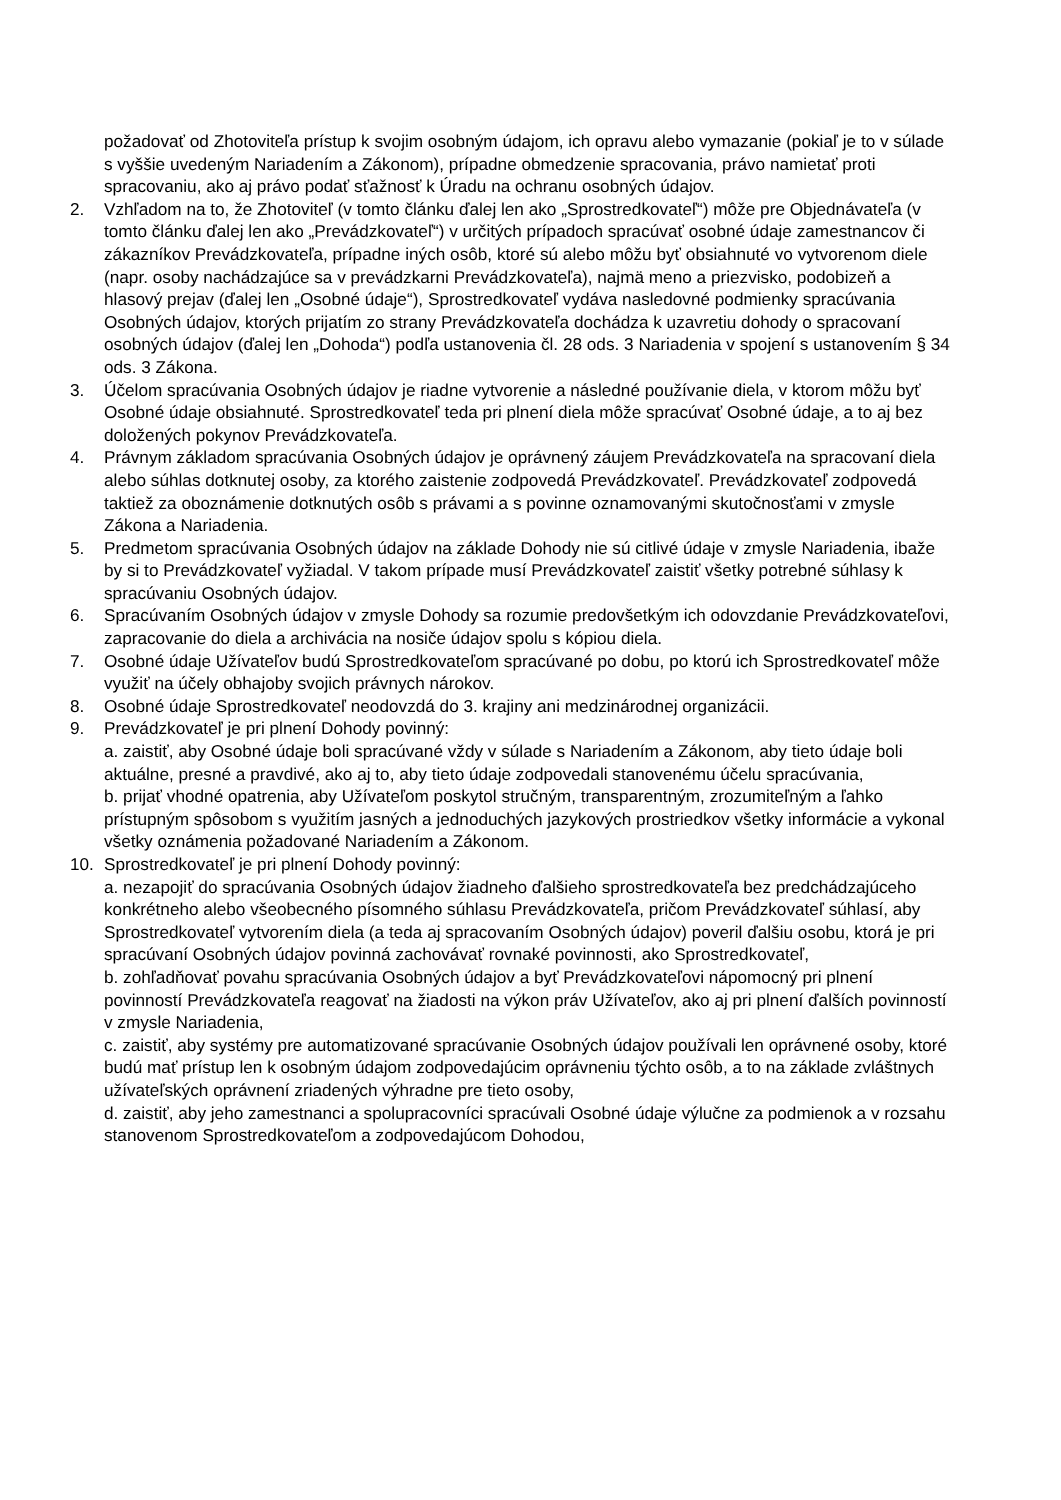požadovať od Zhotoviteľa prístup k svojim osobným údajom, ich opravu alebo vymazanie (pokiaľ je to v súlade s vyššie uvedeným Nariadením a Zákonom), prípadne obmedzenie spracovania, právo namietať proti spracovaniu, ako aj právo podať sťažnosť k Úradu na ochranu osobných údajov.
2. Vzhľadom na to, že Zhotoviteľ (v tomto článku ďalej len ako „Sprostredkovateľ“) môže pre Objednávateľa (v tomto článku ďalej len ako „Prevádzkovateľ“) v určitých prípadoch spracúvať osobné údaje zamestnancov či zákazníkov Prevádzkovateľa, prípadne iných osôb, ktoré sú alebo môžu byť obsiahnuté vo vytvorenom diele (napr. osoby nachádzajúce sa v prevádzkarni Prevádzkovateľa), najmä meno a priezvisko, podobizeň a hlasový prejav (ďalej len „Osobné údaje“), Sprostredkovateľ vydáva nasledovné podmienky spracúvania Osobných údajov, ktorých prijatím zo strany Prevádzkovateľa dochádza k uzavretiu dohody o spracovaní osobných údajov (ďalej len „Dohoda“) podľa ustanovenia čl. 28 ods. 3 Nariadenia v spojení s ustanovením § 34 ods. 3 Zákona.
3. Účelom spracúvania Osobných údajov je riadne vytvorenie a následné používanie diela, v ktorom môžu byť Osobné údaje obsiahnuté. Sprostredkovateľ teda pri plnení diela môže spracúvať Osobné údaje, a to aj bez doložených pokynov Prevádzkovateľa.
4. Právnym základom spracúvania Osobných údajov je oprávnený záujem Prevádzkovateľa na spracovaní diela alebo súhlas dotknutej osoby, za ktorého zaistenie zodpovedá Prevádzkovateľ. Prevádzkovateľ zodpovedá taktiež za oboznámenie dotknutých osôb s právami a s povinne oznamovanými skutočnosťami v zmysle Zákona a Nariadenia.
5. Predmetom spracúvania Osobných údajov na základe Dohody nie sú citlivé údaje v zmysle Nariadenia, ibaže by si to Prevádzkovateľ vyžiadal. V takom prípade musí Prevádzkovateľ zaistiť všetky potrebné súhlasy k spracúvaniu Osobných údajov.
6. Spracúvaním Osobných údajov v zmysle Dohody sa rozumie predovšetkým ich odovzdanie Prevádzkovateľovi, zapracovanie do diela a archivácia na nosiče údajov spolu s kópiou diela.
7. Osobné údaje Užívateľov budú Sprostredkovateľom spracúvané po dobu, po ktorú ich Sprostredkovateľ môže využiť na účely obhajoby svojich právnych nárokov.
8. Osobné údaje Sprostredkovateľ neodovzdá do 3. krajiny ani medzinárodnej organizácii.
9. Prevádzkovateľ je pri plnení Dohody povinný:
a. zaistiť, aby Osobné údaje boli spracúvané vždy v súlade s Nariadením a Zákonom, aby tieto údaje boli aktuálne, presné a pravdivé, ako aj to, aby tieto údaje zodpovedali stanovenému účelu spracúvania,
b. prijať vhodné opatrenia, aby Užívateľom poskytol stručným, transparentným, zrozumiteľným a ľahko prístupným spôsobom s využitím jasných a jednoduchých jazykových prostriedkov všetky informácie a vykonal všetky oznámenia požadované Nariadením a Zákonom.
10. Sprostredkovateľ je pri plnení Dohody povinný:
a. nezapojiť do spracúvania Osobných údajov žiadneho ďalšieho sprostredkovateľa bez predchádzajúceho konkrétneho alebo všeobecného písomného súhlasu Prevádzkovateľa, pričom Prevádzkovateľ súhlasí, aby Sprostredkovateľ vytvorením diela (a teda aj spracovaním Osobných údajov) poveril ďalšiu osobu, ktorá je pri spracúvaní Osobných údajov povinná zachovávať rovnaké povinnosti, ako Sprostredkovateľ,
b. zohľadňovať povahu spracúvania Osobných údajov a byť Prevádzkovateľovi nápomocný pri plnení povinností Prevádzkovateľa reagovať na žiadosti na výkon práv Užívateľov, ako aj pri plnení ďalších povinností v zmysle Nariadenia,
c. zaistiť, aby systémy pre automatizované spracúvanie Osobných údajov používali len oprávnené osoby, ktoré budú mať prístup len k osobným údajom zodpovedajúcim oprávneniu týchto osôb, a to na základe zvláštnych užívateľských oprávnení zriadených výhradne pre tieto osoby,
d. zaistiť, aby jeho zamestnanci a spolupracovníci spracúvali Osobné údaje výlučne za podmienok a v rozsahu stanovenom Sprostredkovateľom a zodpovedajúcom Dohodou,